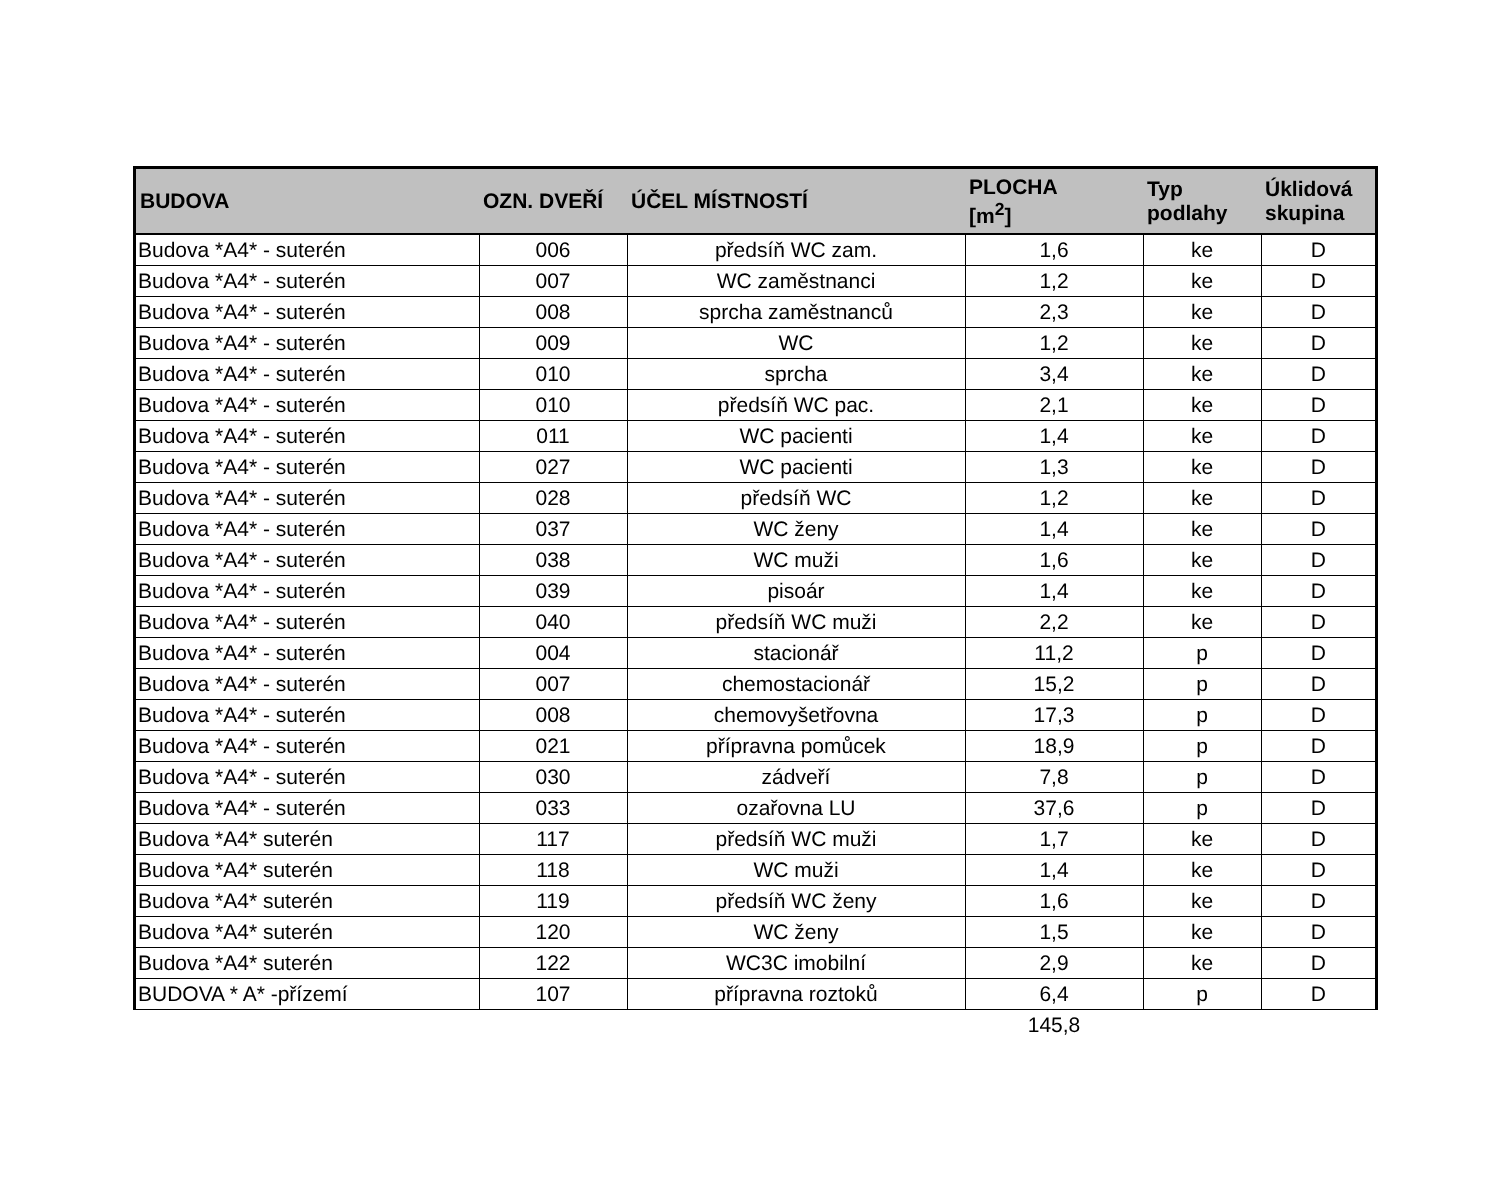| BUDOVA | OZN. DVEŘÍ | ÚČEL MÍSTNOSTÍ | PLOCHA [m<sup>2</sup>] | Typ podlahy | Úklidová skupina |
| --- | --- | --- | --- | --- | --- |
| Budova *A4* - suterén | 006 | předsíň WC zam. | 1,6 | ke | D |
| Budova *A4* - suterén | 007 | WC zaměstnanci | 1,2 | ke | D |
| Budova *A4* - suterén | 008 | sprcha zaměstnanců | 2,3 | ke | D |
| Budova *A4* - suterén | 009 | WC | 1,2 | ke | D |
| Budova *A4* - suterén | 010 | sprcha | 3,4 | ke | D |
| Budova *A4* - suterén | 010 | předsíň WC pac. | 2,1 | ke | D |
| Budova *A4* - suterén | 011 | WC pacienti | 1,4 | ke | D |
| Budova *A4* - suterén | 027 | WC pacienti | 1,3 | ke | D |
| Budova *A4* - suterén | 028 | předsíň WC | 1,2 | ke | D |
| Budova *A4* - suterén | 037 | WC ženy | 1,4 | ke | D |
| Budova *A4* - suterén | 038 | WC muži | 1,6 | ke | D |
| Budova *A4* - suterén | 039 | pisoár | 1,4 | ke | D |
| Budova *A4* - suterén | 040 | předsíň WC muži | 2,2 | ke | D |
| Budova *A4* - suterén | 004 | stacionář | 11,2 | p | D |
| Budova *A4* - suterén | 007 | chemostacionář | 15,2 | p | D |
| Budova *A4* - suterén | 008 | chemovyšetřovna | 17,3 | p | D |
| Budova *A4* - suterén | 021 | přípravna pomůcek | 18,9 | p | D |
| Budova *A4* - suterén | 030 | zádveří | 7,8 | p | D |
| Budova *A4* - suterén | 033 | ozařovna LU | 37,6 | p | D |
| Budova *A4* suterén | 117 | předsíň WC muži | 1,7 | ke | D |
| Budova *A4* suterén | 118 | WC muži | 1,4 | ke | D |
| Budova *A4* suterén | 119 | předsíň WC ženy | 1,6 | ke | D |
| Budova *A4* suterén | 120 | WC ženy | 1,5 | ke | D |
| Budova *A4* suterén | 122 | WC3C imobilní | 2,9 | ke | D |
| BUDOVA * A* -přízemí | 107 | přípravna roztoků | 6,4 | p | D |
| | | | 145,8 | | |